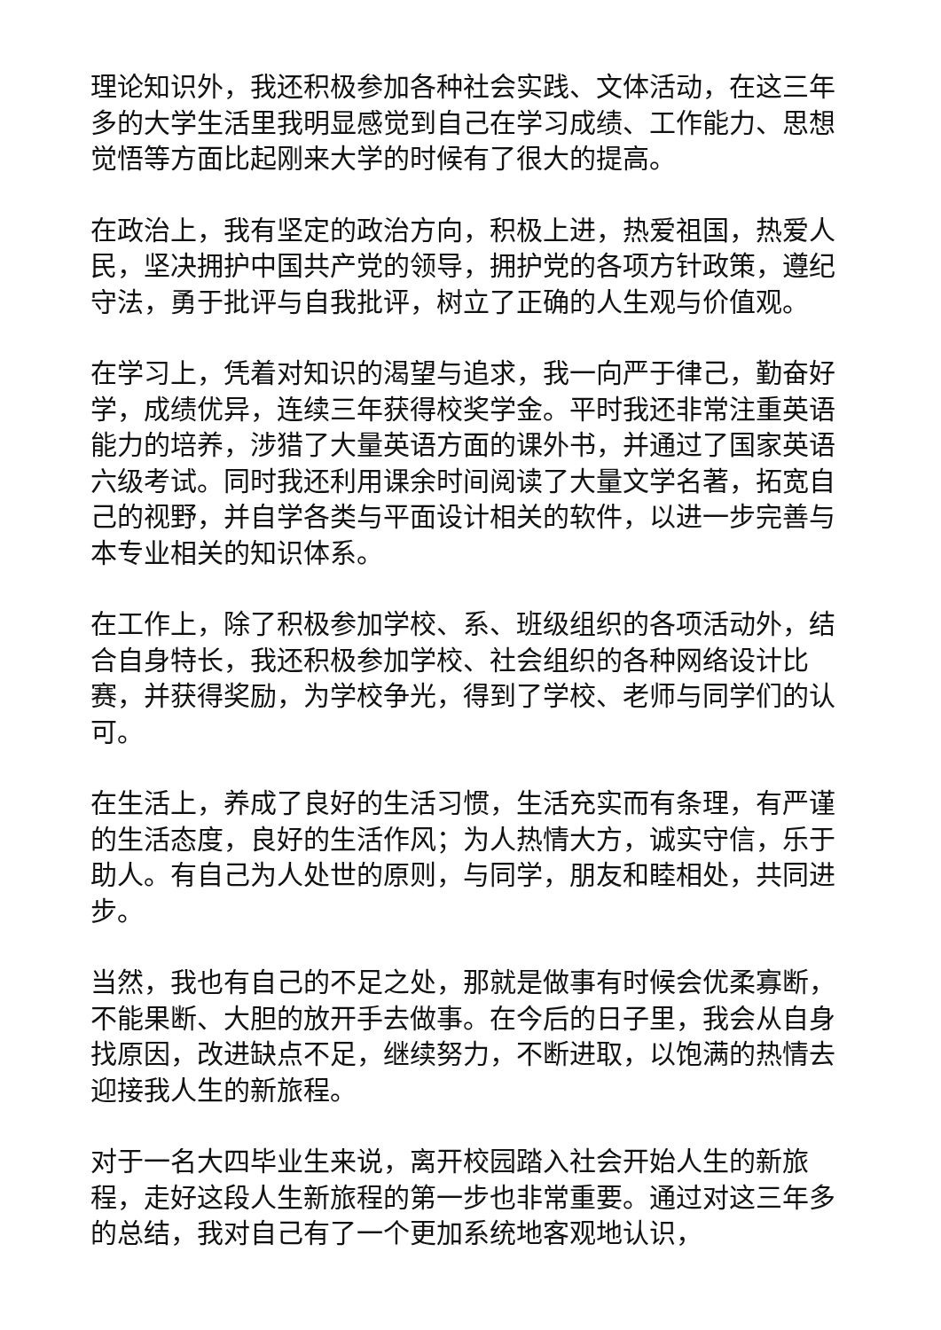理论知识外，我还积极参加各种社会实践、文体活动，在这三年多的大学生活里我明显感觉到自己在学习成绩、工作能力、思想觉悟等方面比起刚来大学的时候有了很大的提高。
在政治上，我有坚定的政治方向，积极上进，热爱祖国，热爱人民，坚决拥护中国共产党的领导，拥护党的各项方针政策，遵纪守法，勇于批评与自我批评，树立了正确的人生观与价值观。
在学习上，凭着对知识的渴望与追求，我一向严于律己，勤奋好学，成绩优异，连续三年获得校奖学金。平时我还非常注重英语能力的培养，涉猎了大量英语方面的课外书，并通过了国家英语六级考试。同时我还利用课余时间阅读了大量文学名著，拓宽自己的视野，并自学各类与平面设计相关的软件，以进一步完善与本专业相关的知识体系。
在工作上，除了积极参加学校、系、班级组织的各项活动外，结合自身特长，我还积极参加学校、社会组织的各种网络设计比赛，并获得奖励，为学校争光，得到了学校、老师与同学们的认可。
在生活上，养成了良好的生活习惯，生活充实而有条理，有严谨的生活态度，良好的生活作风；为人热情大方，诚实守信，乐于助人。有自己为人处世的原则，与同学，朋友和睦相处，共同进步。
当然，我也有自己的不足之处，那就是做事有时候会优柔寡断，不能果断、大胆的放开手去做事。在今后的日子里，我会从自身找原因，改进缺点不足，继续努力，不断进取，以饱满的热情去迎接我人生的新旅程。
对于一名大四毕业生来说，离开校园踏入社会开始人生的新旅程，走好这段人生新旅程的第一步也非常重要。通过对这三年多的总结，我对自己有了一个更加系统地客观地认识，